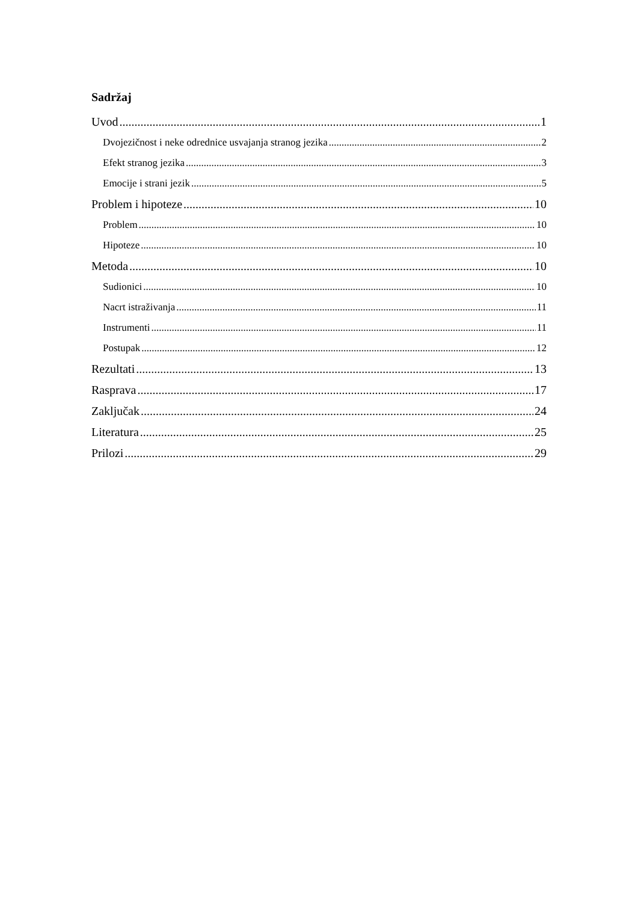Sadržaj
Uvod 1
Dvojezičnost i neke odrednice usvajanja stranog jezika 2
Efekt stranog jezika 3
Emocije i strani jezik 5
Problem i hipoteze 10
Problem 10
Hipoteze 10
Metoda 10
Sudionici 10
Nacrt istraživanja 11
Instrumenti 11
Postupak 12
Rezultati 13
Rasprava 17
Zaključak 24
Literatura 25
Prilozi 29